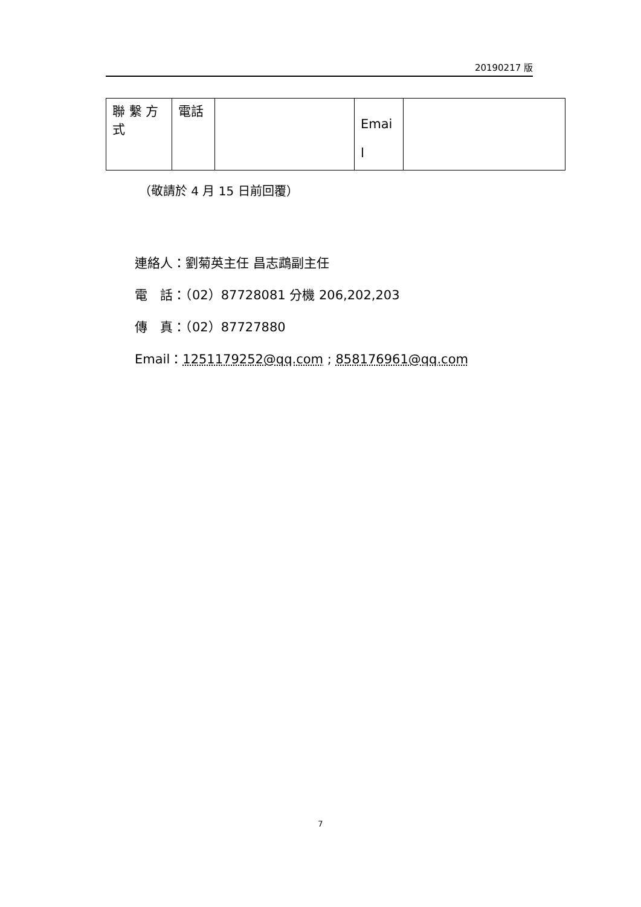20190217 版
| 聯 繫 方 式 | 電話 | | Emai l | |
（敬請於 4 月 15 日前回覆）
連絡人：劉菊英主任 昌志鵡副主任
電　話：（02）87728081 分機 206,202,203
傳　真：（02）87727880
Email：1251179252@qq.com ; 858176961@qq.com
7